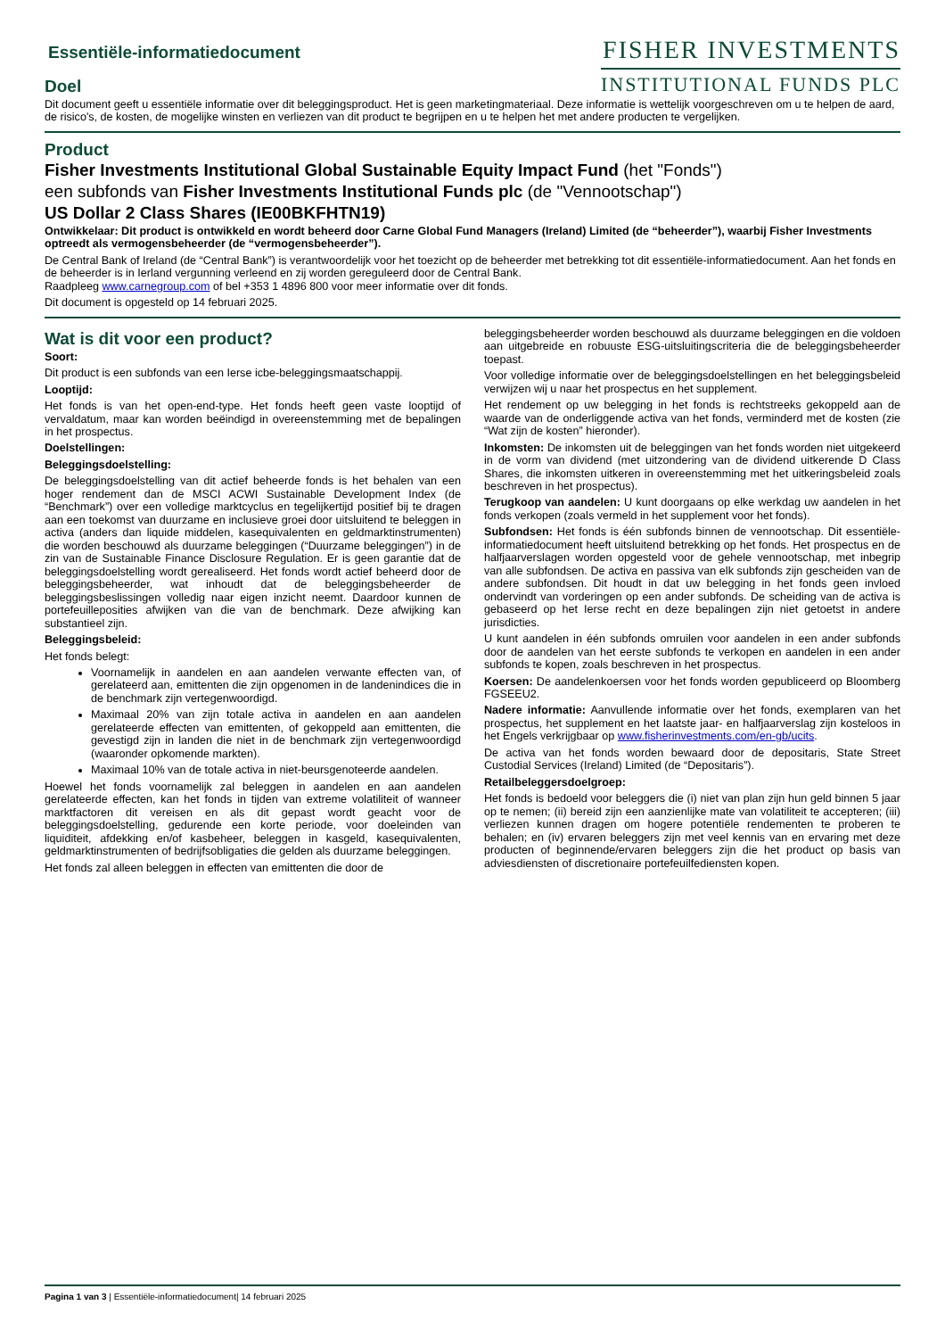FISHER INVESTMENTS
INSTITUTIONAL FUNDS PLC
Essentiële-informatiedocument
Doel
Dit document geeft u essentiële informatie over dit beleggingsproduct. Het is geen marketingmateriaal. Deze informatie is wettelijk voorgeschreven om u te helpen de aard, de risico's, de kosten, de mogelijke winsten en verliezen van dit product te begrijpen en u te helpen het met andere producten te vergelijken.
Product
Fisher Investments Institutional Global Sustainable Equity Impact Fund (het "Fonds")
een subfonds van Fisher Investments Institutional Funds plc (de "Vennootschap")
US Dollar 2 Class Shares (IE00BKFHTN19)
Ontwikkelaar: Dit product is ontwikkeld en wordt beheerd door Carne Global Fund Managers (Ireland) Limited (de “beheerder”), waarbij Fisher Investments optreedt als vermogensbeheerder (de “vermogensbeheerder”).
De Central Bank of Ireland (de “Central Bank”) is verantwoordelijk voor het toezicht op de beheerder met betrekking tot dit essentiële-informatiedocument. Aan het fonds en de beheerder is in Ierland vergunning verleend en zij worden gereguleerd door de Central Bank.
Raadpleeg www.carnegroup.com of bel +353 1 4896 800 voor meer informatie over dit fonds.
Dit document is opgesteld op 14 februari 2025.
Wat is dit voor een product?
Soort:
Dit product is een subfonds van een Ierse icbe-beleggingsmaatschappij.
Looptijd:
Het fonds is van het open-end-type. Het fonds heeft geen vaste looptijd of vervaldatum, maar kan worden beëindigd in overeenstemming met de bepalingen in het prospectus.
Doelstellingen:
Beleggingsdoelstelling:
De beleggingsdoelstelling van dit actief beheerde fonds is het behalen van een hoger rendement dan de MSCI ACWI Sustainable Development Index (de “Benchmark”) over een volledige marktcyclus en tegelijkertijd positief bij te dragen aan een toekomst van duurzame en inclusieve groei door uitsluitend te beleggen in activa (anders dan liquide middelen, kasequivalenten en geldmarktinstrumenten) die worden beschouwd als duurzame beleggingen (“Duurzame beleggingen”) in de zin van de Sustainable Finance Disclosure Regulation. Er is geen garantie dat de beleggingsdoelstelling wordt gerealiseerd. Het fonds wordt actief beheerd door de beleggingsbeheerder, wat inhoudt dat de beleggingsbeheerder de beleggingsbeslissingen volledig naar eigen inzicht neemt. Daardoor kunnen de portefeuilleposities afwijken van die van de benchmark. Deze afwijking kan substantieel zijn.
Beleggingsbeleid:
Het fonds belegt:
Voornamelijk in aandelen en aan aandelen verwante effecten van, of gerelateerd aan, emittenten die zijn opgenomen in de landenindices die in de benchmark zijn vertegenwoordigd.
Maximaal 20% van zijn totale activa in aandelen en aan aandelen gerelateerde effecten van emittenten, of gekoppeld aan emittenten, die gevestigd zijn in landen die niet in de benchmark zijn vertegenwoordigd (waaronder opkomende markten).
Maximaal 10% van de totale activa in niet-beursgenoteerde aandelen.
Hoewel het fonds voornamelijk zal beleggen in aandelen en aan aandelen gerelateerde effecten, kan het fonds in tijden van extreme volatiliteit of wanneer marktfactoren dit vereisen en als dit gepast wordt geacht voor de beleggingsdoelstelling, gedurende een korte periode, voor doeleinden van liquiditeit, afdekking en/of kasbeheer, beleggen in kasgeld, kasequivalenten, geldmarktinstrumenten of bedrijfsobligaties die gelden als duurzame beleggingen.
Het fonds zal alleen beleggen in effecten van emittenten die door de
beleggingsbeheerder worden beschouwd als duurzame beleggingen en die voldoen aan uitgebreide en robuuste ESG-uitsluitingscriteria die de beleggingsbeheerder toepast.
Voor volledige informatie over de beleggingsdoelstellingen en het beleggingsbeleid verwijzen wij u naar het prospectus en het supplement.
Het rendement op uw belegging in het fonds is rechtstreeks gekoppeld aan de waarde van de onderliggende activa van het fonds, verminderd met de kosten (zie “Wat zijn de kosten” hieronder).
Inkomsten: De inkomsten uit de beleggingen van het fonds worden niet uitgekeerd in de vorm van dividend (met uitzondering van de dividend uitkerende D Class Shares, die inkomsten uitkeren in overeenstemming met het uitkeringsbeleid zoals beschreven in het prospectus).
Terugkoop van aandelen: U kunt doorgaans op elke werkdag uw aandelen in het fonds verkopen (zoals vermeld in het supplement voor het fonds).
Subfondsen: Het fonds is één subfonds binnen de vennootschap. Dit essentiële-informatiedocument heeft uitsluitend betrekking op het fonds. Het prospectus en de halfjaarverslagen worden opgesteld voor de gehele vennootschap, met inbegrip van alle subfondsen. De activa en passiva van elk subfonds zijn gescheiden van de andere subfondsen. Dit houdt in dat uw belegging in het fonds geen invloed ondervindt van vorderingen op een ander subfonds. De scheiding van de activa is gebaseerd op het Ierse recht en deze bepalingen zijn niet getoetst in andere jurisdicties.
U kunt aandelen in één subfonds omruilen voor aandelen in een ander subfonds door de aandelen van het eerste subfonds te verkopen en aandelen in een ander subfonds te kopen, zoals beschreven in het prospectus.
Koersen: De aandelenkoersen voor het fonds worden gepubliceerd op Bloomberg FGSEEU2.
Nadere informatie: Aanvullende informatie over het fonds, exemplaren van het prospectus, het supplement en het laatste jaar- en halfjaarverslag zijn kosteloos in het Engels verkrijgbaar op www.fisherinvestments.com/en-gb/ucits.
De activa van het fonds worden bewaard door de depositaris, State Street Custodial Services (Ireland) Limited (de “Depositaris”).
Retailbeleggersdoelgroep:
Het fonds is bedoeld voor beleggers die (i) niet van plan zijn hun geld binnen 5 jaar op te nemen; (ii) bereid zijn een aanzienlijke mate van volatiliteit te accepteren; (iii) verliezen kunnen dragen om hogere potentiële rendementen te proberen te behalen; en (iv) ervaren beleggers zijn met veel kennis van en ervaring met deze producten of beginnende/ervaren beleggers zijn die het product op basis van adviesdiensten of discretionaire portefeuilfediensten kopen.
Pagina 1 van 3 | Essentiële-informatiedocument| 14 februari 2025